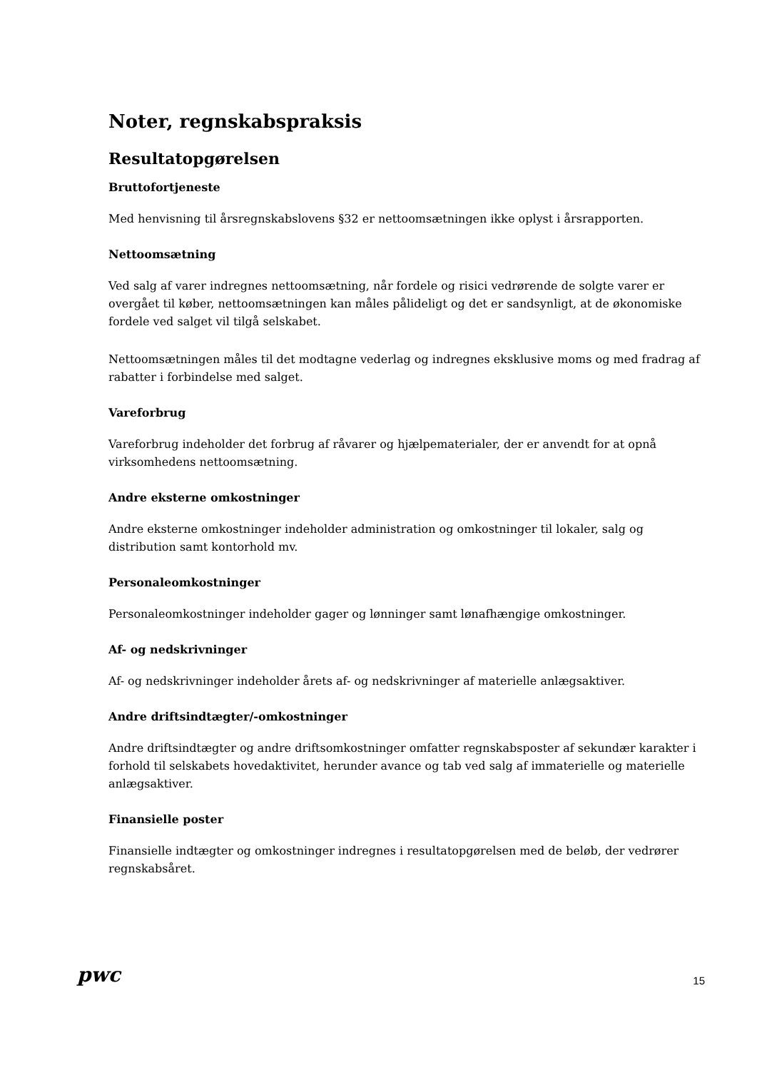Noter, regnskabspraksis
Resultatopgørelsen
Bruttofortjeneste
Med henvisning til årsregnskabslovens §32 er nettoomsætningen ikke oplyst i årsrapporten.
Nettoomsætning
Ved salg af varer indregnes nettoomsætning, når fordele og risici vedrørende de solgte varer er overgået til køber, nettoomsætningen kan måles pålideligt og det er sandsynligt, at de økonomiske fordele ved salget vil tilgå selskabet.
Nettoomsætningen måles til det modtagne vederlag og indregnes eksklusive moms og med fradrag af rabatter i forbindelse med salget.
Vareforbrug
Vareforbrug indeholder det forbrug af råvarer og hjælpematerialer, der er anvendt for at opnå virksomhedens nettoomsætning.
Andre eksterne omkostninger
Andre eksterne omkostninger indeholder administration og omkostninger til lokaler, salg og distribution samt kontorhold mv.
Personaleomkostninger
Personaleomkostninger indeholder gager og lønninger samt lønafhængige omkostninger.
Af- og nedskrivninger
Af- og nedskrivninger indeholder årets af- og nedskrivninger af materielle anlægsaktiver.
Andre driftsindtægter/-omkostninger
Andre driftsindtægter og andre driftsomkostninger omfatter regnskabsposter af sekundær karakter i forhold til selskabets hovedaktivitet, herunder avance og tab ved salg af immaterielle og materielle anlægsaktiver.
Finansielle poster
Finansielle indtægter og omkostninger indregnes i resultatopgørelsen med de beløb, der vedrører regnskabsåret.
pwc
15